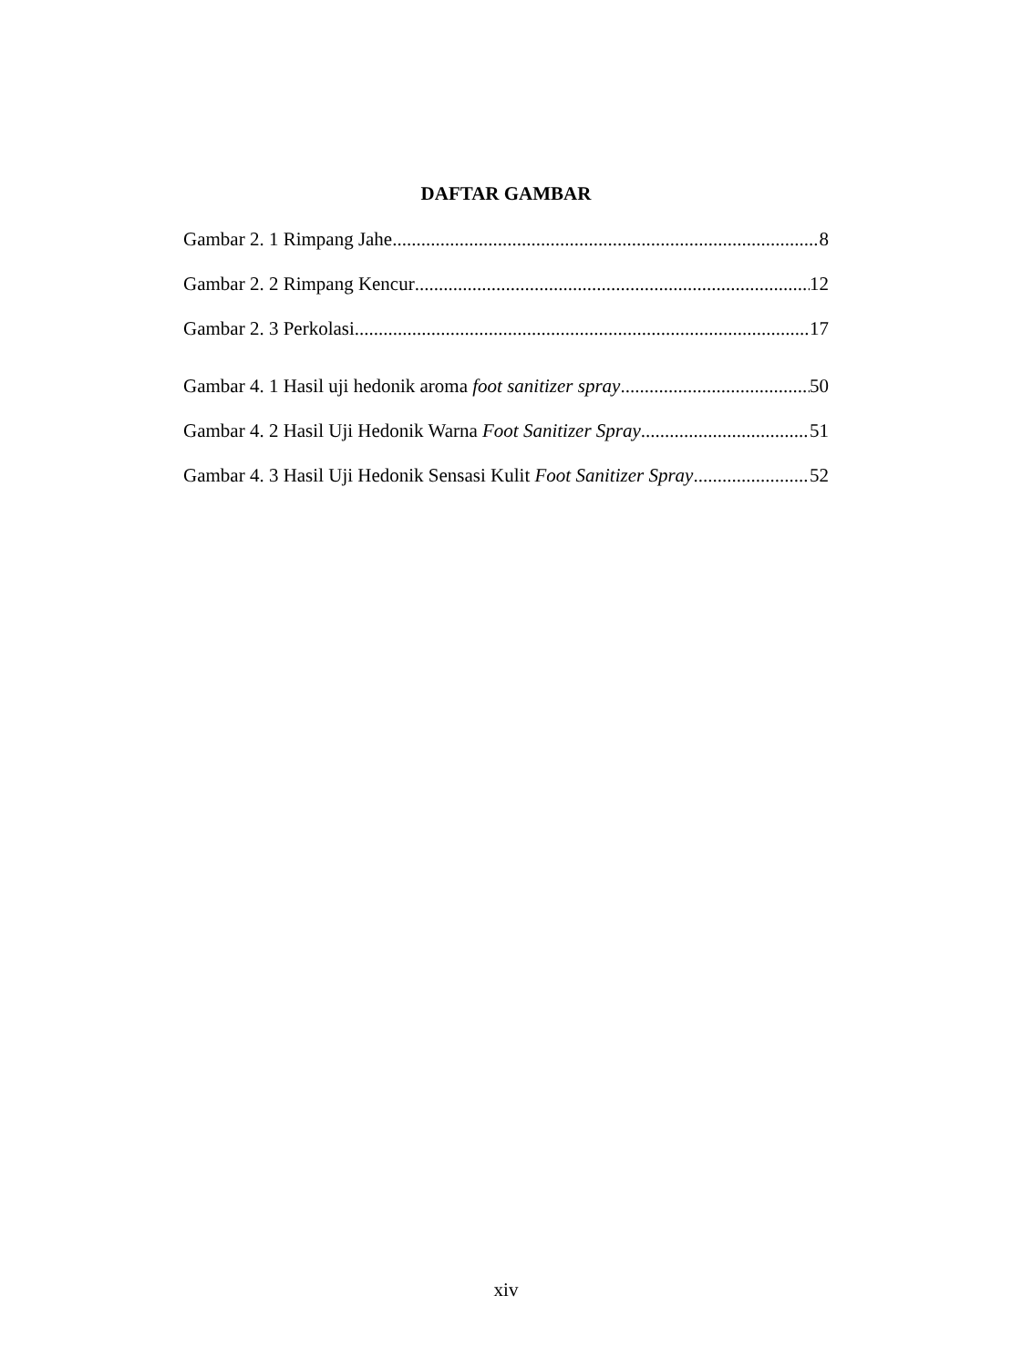DAFTAR GAMBAR
Gambar 2. 1 Rimpang Jahe 8
Gambar 2. 2 Rimpang Kencur 12
Gambar 2. 3 Perkolasi 17
Gambar 4. 1 Hasil uji hedonik aroma foot sanitizer spray 50
Gambar 4. 2 Hasil Uji Hedonik Warna Foot Sanitizer Spray 51
Gambar 4. 3 Hasil Uji Hedonik Sensasi Kulit Foot Sanitizer Spray 52
xiv